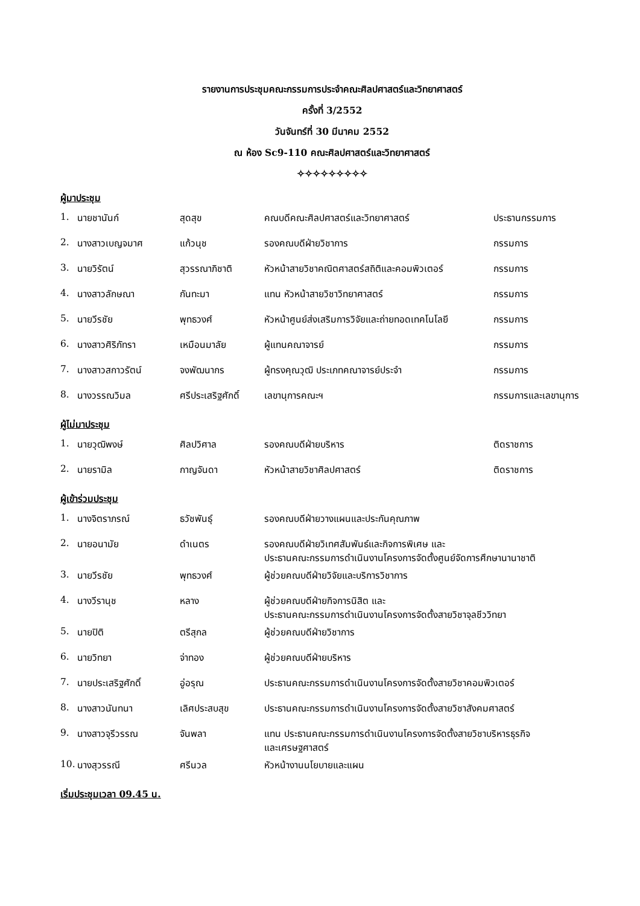รายงานการประชุมคณะกรรมการประจำคณะศิลปศาสตร์และวิทยาศาสตร์
ครั้งที่ 3/2552
วันจันทร์ที่ 30 มีนาคม 2552
ณ ห้อง Sc9-110 คณะศิลปศาสตร์และวิทยาศาสตร์
✧✧✧✧✧✧✧✧✧
ผู้มาประชุม
| 1. | นายชานันก์ | สุดสุข | คณบดีคณะศิลปศาสตร์และวิทยาศาสตร์ | ประธานกรรมการ |
| 2. | นางสาวเบญจมาศ | แก้วนุช | รองคณบดีฝ่ายวิชาการ | กรรมการ |
| 3. | นายวิรัตน์ | สุวรรณาภิชาติ | หัวหน้าสายวิชาคณิตศาสตร์สถิติและคอมพิวเตอร์ | กรรมการ |
| 4. | นางสาวลักษณา | กันทะมา | แทน หัวหน้าสายวิชาวิทยาศาสตร์ | กรรมการ |
| 5. | นายวีรชัย | พุทธวงศ์ | หัวหน้าศูนย์ส่งเสริมการวิจัยและถ่ายทอดเทคโนโลยี | กรรมการ |
| 6. | นางสาวศิริภัทรา | เหมือนมาลัย | ผู้แทนคณาจารย์ | กรรมการ |
| 7. | นางสาวสกาวรัตน์ | จงพัฒนากร | ผู้ทรงคุณวุฒิ ประเภทคณาจารย์ประจำ | กรรมการ |
| 8. | นางวรรณวิมล | ศรีประเสริฐศักดิ์ | เลขานุการคณะฯ | กรรมการและเลขานุการ |
ผู้ไม่มาประชุม
| 1. | นายวุฒิพงษ์ | ศิลปวิศาล | รองคณบดีฝ่ายบริหาร | ติดราชการ |
| 2. | นายรามิล | กาญจันดา | หัวหน้าสายวิชาศิลปศาสตร์ | ติดราชการ |
ผู้เข้าร่วมประชุม
| 1. | นางจิตราภรณ์ | ธวัชพันธุ์ | รองคณบดีฝ่ายวางแผนและประกันคุณภาพ |
| 2. | นายอนามัย | ดำเนตร | รองคณบดีฝ่ายวิเทศสัมพันธ์และกิจการพิเศษ และ ประธานคณะกรรมการดำเนินงานโครงการจัดตั้งศูนย์จัดการศึกษานานาชาติ |
| 3. | นายวีรชัย | พุทธวงศ์ | ผู้ช่วยคณบดีฝ่ายวิจัยและบริการวิชาการ |
| 4. | นางวีรานุช | หลาง | ผู้ช่วยคณบดีฝ่ายกิจการนิสิต และ ประธานคณะกรรมการดำเนินงานโครงการจัดตั้งสายวิชาจุลชีววิทยา |
| 5. | นายปิติ | ตรีสุกล | ผู้ช่วยคณบดีฝ่ายวิชาการ |
| 6. | นายวิทยา | จ่าทอง | ผู้ช่วยคณบดีฝ่ายบริหาร |
| 7. | นายประเสริฐศักดิ์ | อู่อรุณ | ประธานคณะกรรมการดำเนินงานโครงการจัดตั้งสายวิชาคอมพิวเตอร์ |
| 8. | นางสาวนันทนา | เลิศประสบสุข | ประธานคณะกรรมการดำเนินงานโครงการจัดตั้งสายวิชาสังคมศาสตร์ |
| 9. | นางสาวจุรีวรรณ | จันพลา | แทน ประธานคณะกรรมการดำเนินงานโครงการจัดตั้งสายวิชาบริหารธุรกิจ และเศรษฐศาสตร์ |
| 10. | นางสุวรรณี | ศรีนวล | หัวหน้างานนโยบายและแผน |
เริ่มประชุมเวลา 09.45 น.